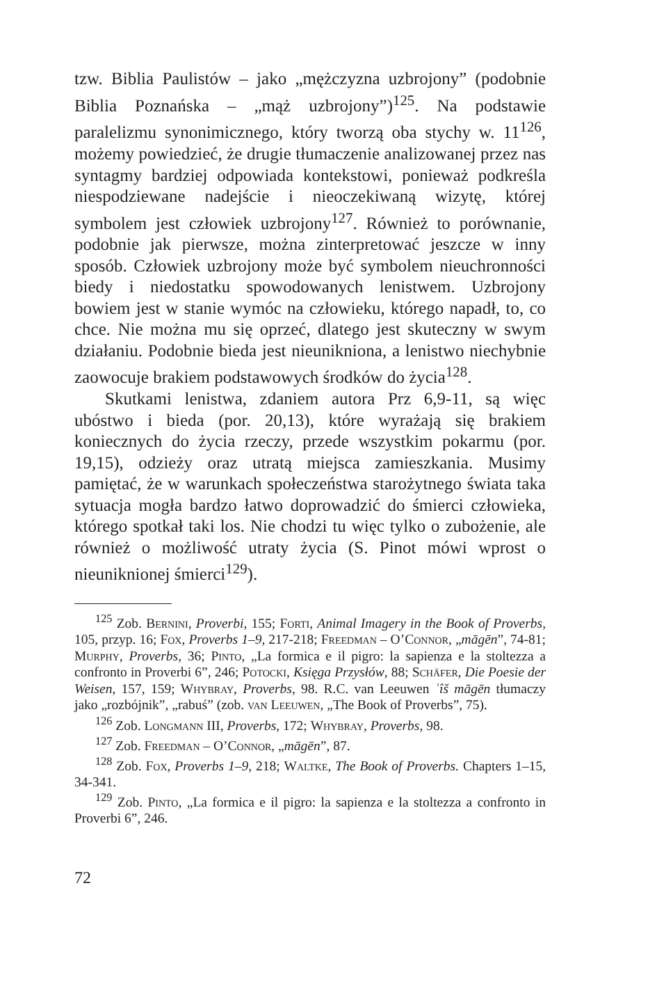tzw. Biblia Paulistów – jako „mężczyzna uzbrojony” (podobnie Biblia Poznańska – „mąż uzbrojony”)<sup>125</sup>. Na podstawie paralelizmu synonimicznego, który tworzą oba stychy w. 11<sup>126</sup>, możemy powiedzieć, że drugie tłumaczenie analizowanej przez nas syntagmy bardziej odpowiada kontekstowi, ponieważ podkreśla niespodziewane nadejście i nieoczekiwaną wizytę, której symbolem jest człowiek uzbrojony<sup>127</sup>. Również to porównanie, podobnie jak pierwsze, można zinterpretować jeszcze w inny sposób. Człowiek uzbrojony może być symbolem nieuchronności biedy i niedostatku spowodowanych lenistwem. Uzbrojony bowiem jest w stanie wymóc na człowieku, którego napadł, to, co chce. Nie można mu się oprzeć, dlatego jest skuteczny w swym działaniu. Podobnie bieda jest nieunikniona, a lenistwo niechybnie zaowocuje brakiem podstawowych środków do życia<sup>128</sup>.
Skutkami lenistwa, zdaniem autora Prz 6,9-11, są więc ubóstwo i bieda (por. 20,13), które wyrażają się brakiem koniecznych do życia rzeczy, przede wszystkim pokarmu (por. 19,15), odzieży oraz utratą miejsca zamieszkania. Musimy pamiętać, że w warunkach społeczeństwa starożytnego świata taka sytuacja mogła bardzo łatwo doprowadzić do śmierci człowieka, którego spotkał taki los. Nie chodzi tu więc tylko o zubożenie, ale również o możliwość utraty życia (S. Pinot mówi wprost o nieuniknionej śmierci<sup>129</sup>).
<sup>125</sup> Zob. Bernini, Proverbi, 155; Forti, Animal Imagery in the Book of Proverbs, 105, przyp. 16; Fox, Proverbs 1–9, 217-218; Freedman – O’Connor, „māgēn”, 74-81; Murphy, Proverbs, 36; Pinto, „La formica e il pigro: la sapienza e la stoltezza a confronto in Proverbi 6”, 246; Potocki, Księga Przysłów, 88; Schäfer, Die Poesie der Weisen, 157, 159; Whybray, Proverbs, 98. R.C. van Leeuwen ʾîš māgēn tłumaczy jako „rozbójnik”, „rabuś” (zob. van Leeuwen, „The Book of Proverbs”, 75).
<sup>126</sup> Zob. Longmann III, Proverbs, 172; Whybray, Proverbs, 98.
<sup>127</sup> Zob. Freedman – O’Connor, „māgēn”, 87.
<sup>128</sup> Zob. Fox, Proverbs 1–9, 218; Waltke, The Book of Proverbs. Chapters 1–15, 34-341.
<sup>129</sup> Zob. Pinto, „La formica e il pigro: la sapienza e la stoltezza a confronto in Proverbi 6”, 246.
72